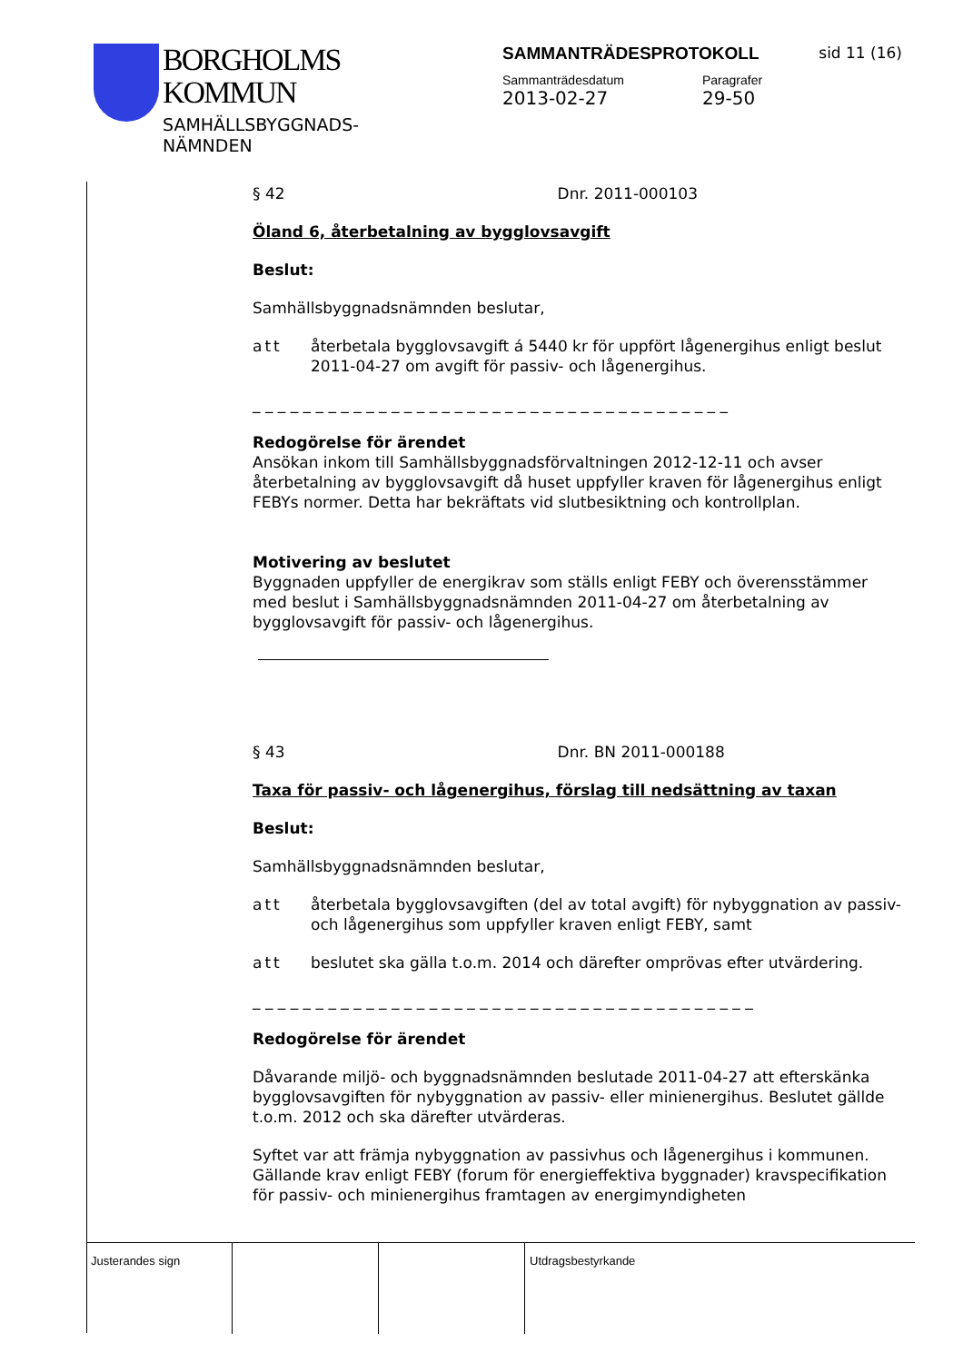BORGHOLMS
KOMMUN
SAMHÄLLSBYGGNADS-
NÄMNDEN
SAMMANTRÄDESPROTOKOLL sid 11 (16)
Sammanträdesdatum
2013-02-27
Paragrafer
29-50
§ 42 Dnr. 2011-000103
Öland 6, återbetalning av bygglovsavgift
Beslut:
Samhällsbyggnadsnämnden beslutar,
att återbetala bygglovsavgift á 5440 kr för uppfört lågenergihus enligt beslut 2011-04-27 om avgift för passiv- och lågenergihus.
_ _ _ _ _ _ _ _ _ _ _ _ _ _ _ _ _ _ _ _ _ _ _ _ _ _ _ _ _ _ _ _ _ _ _ _ _ _
Redogörelse för ärendet
Ansökan inkom till Samhällsbyggnadsförvaltningen 2012-12-11 och avser återbetalning av bygglovsavgift då huset uppfyller kraven för lågenergihus enligt FEBYs normer. Detta har bekräftats vid slutbesiktning och kontrollplan.
Motivering av beslutet
Byggnaden uppfyller de energikrav som ställs enligt FEBY och överensstämmer med beslut i Samhällsbyggnadsnämnden 2011-04-27 om återbetalning av bygglovsavgift för passiv- och lågenergihus.
§ 43 Dnr. BN 2011-000188
Taxa för passiv- och lågenergihus, förslag till nedsättning av taxan
Beslut:
Samhällsbyggnadsnämnden beslutar,
att återbetala bygglovsavgiften (del av total avgift) för nybyggnation av passiv- och lågenergihus som uppfyller kraven enligt FEBY, samt
att beslutet ska gälla t.o.m. 2014 och därefter omprövas efter utvärdering.
_ _ _ _ _ _ _ _ _ _ _ _ _ _ _ _ _ _ _ _ _ _ _ _ _ _ _ _ _ _ _ _ _ _ _ _ _ _ _ _
Redogörelse för ärendet
Dåvarande miljö- och byggnadsnämnden beslutade 2011-04-27 att efterskänka bygglovsavgiften för nybyggnation av passiv- eller minienergihus. Beslutet gällde t.o.m. 2012 och ska därefter utvärderas.
Syftet var att främja nybyggnation av passivhus och lågenergihus i kommunen. Gällande krav enligt FEBY (forum för energieffektiva byggnader) kravspecifikation för passiv- och minienergihus framtagen av energimyndigheten
Justerandes sign Utdragsbestyrkande